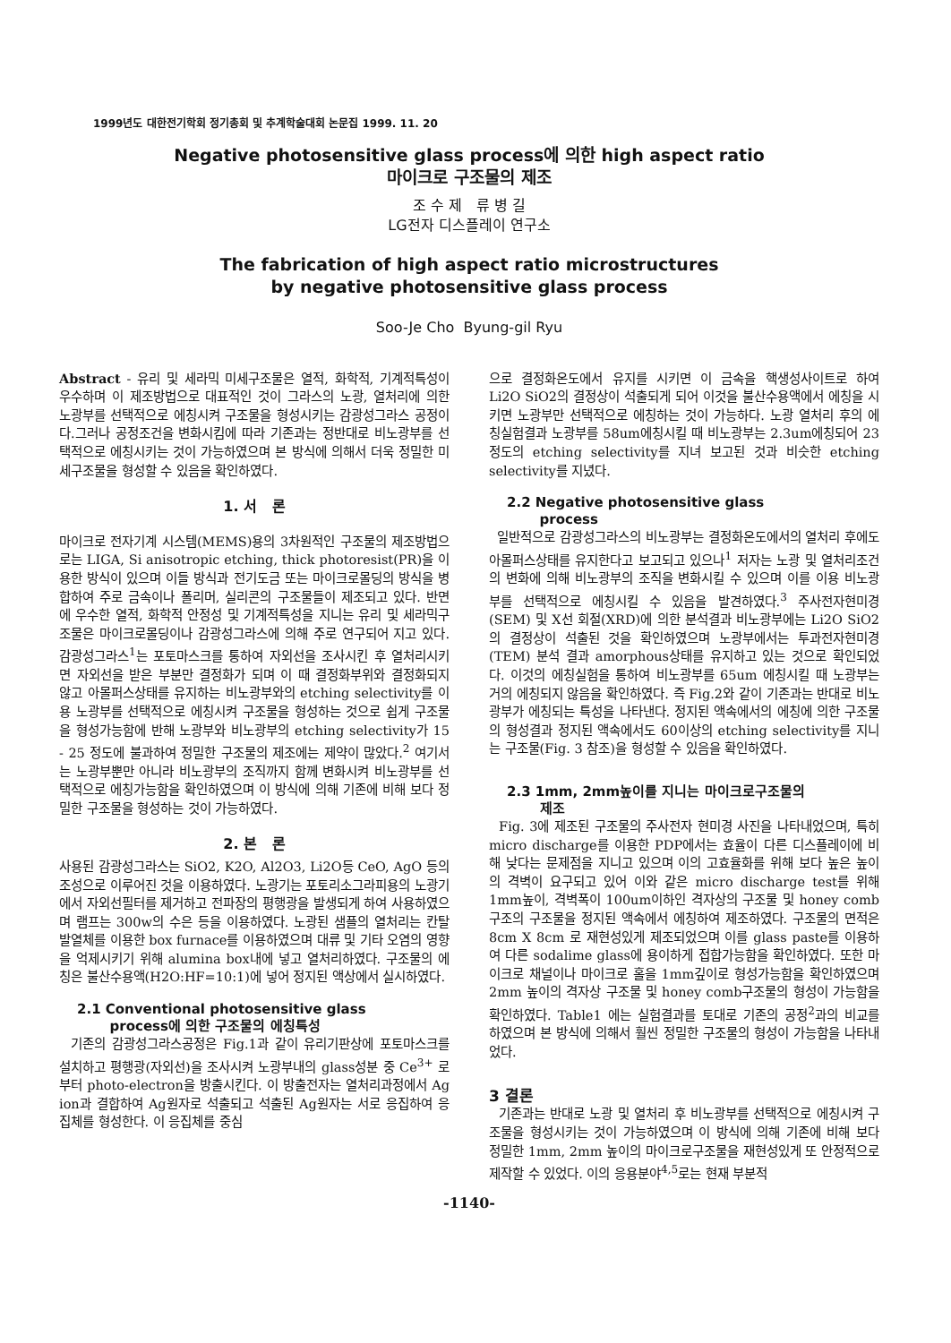1999년도 대한전기학회 정기총회 및 추계학술대회 논문집 1999. 11. 20
Negative photosensitive glass process에 의한 high aspect ratio
마이크로 구조물의 제조
조 수 제 류 병 길
LG전자 디스플레이 연구소
The fabrication of high aspect ratio microstructures
by negative photosensitive glass process
Soo-Je Cho Byung-gil Ryu
Abstract - 유리 및 세라믹 미세구조물은 열적, 화학적, 기계적특성이 우수하며 이 제조방법으로 대표적인 것이 그라스의 노광, 열처리에 의한 노광부를 선택적으로 에칭시켜 구조물을 형성시키는 감광성그라스 공정이다.그러나 공정조건을 변화시킴에 따라 기존과는 정반대로 비노광부를 선택적으로 에칭시키는 것이 가능하였으며 본 방식에 의해서 더욱 정밀한 미세구조물을 형성할 수 있음을 확인하였다.
1. 서 론
마이크로 전자기계 시스템(MEMS)용의 3차원적인 구조물의 제조방법으로는 LIGA, Si anisotropic etching, thick photoresist(PR)을 이용한 방식이 있으며 이들 방식과 전기도금 또는 마이크로몰딩의 방식을 병합하여 주로 금속이나 폴리머, 실리콘의 구조물들이 제조되고 있다. 반면에 우수한 열적, 화학적 안정성 및 기계적특성을 지니는 유리 및 세라믹구조물은 마이크로몰딩이나 감광성그라스에 의해 주로 연구되어 지고 있다. 감광성그라스<sup>1</sup>는 포토마스크를 통하여 자외선을 조사시킨 후 열처리시키면 자외선을 받은 부분만 결정화가 되며 이 때 결정화부위와 결정화되지 않고 아몰퍼스상태를 유지하는 비노광부와의 etching selectivity를 이용 노광부를 선택적으로 에칭시켜 구조물을 형성하는 것으로 쉽게 구조물을 형성가능함에 반해 노광부와 비노광부의 etching selectivity가 15 - 25 정도에 불과하여 정밀한 구조물의 제조에는 제약이 많았다.<sup>2</sup> 여기서는 노광부뿐만 아니라 비노광부의 조직까지 함께 변화시켜 비노광부를 선택적으로 에칭가능함을 확인하였으며 이 방식에 의해 기존에 비해 보다 정밀한 구조물을 형성하는 것이 가능하였다.
2. 본 론
사용된 감광성그라스는 SiO2, K2O, Al2O3, Li2O등 CeO, AgO 등의 조성으로 이루어진 것을 이용하였다. 노광기는 포토리소그라피용의 노광기에서 자외선필터를 제거하고 전파장의 평행광을 발생되게 하여 사용하였으며 램프는 300w의 수은 등을 이용하였다. 노광된 샘플의 열처리는 칸탈발열체를 이용한 box furnace를 이용하였으며 대류 및 기타 오염의 영향을 억제시키기 위해 alumina box내에 넣고 열처리하였다. 구조물의 에칭은 불산수용액(H2O:HF=10:1)에 넣어 정지된 액상에서 실시하였다.
2.1 Conventional photosensitive glass
process에 의한 구조물의 에칭특성
기존의 감광성그라스공정은 Fig.1과 같이 유리기판상에 포토마스크를 설치하고 평행광(자외선)을 조사시켜 노광부내의 glass성분 중 Ce<sup>3+</sup> 로 부터 photo-electron을 방출시킨다. 이 방출전자는 열처리과정에서 Ag ion과 결합하여 Ag원자로 석출되고 석출된 Ag원자는 서로 응집하여 응집체를 형성한다. 이 응집체를 중심
으로 결정화온도에서 유지를 시키면 이 금속을 핵생성사이트로 하여 Li2O SiO2의 결정상이 석출되게 되어 이것을 불산수용액에서 에칭을 시키면 노광부만 선택적으로 에칭하는 것이 가능하다. 노광 열처리 후의 에칭실험결과 노광부를 58um에칭시킬 때 비노광부는 2.3um에칭되어 23정도의 etching selectivity를 지녀 보고된 것과 비슷한 etching selectivity를 지녔다.
2.2 Negative photosensitive glass
process
일반적으로 감광성그라스의 비노광부는 결정화온도에서의 열처리 후에도 아몰퍼스상태를 유지한다고 보고되고 있으나<sup>1</sup> 저자는 노광 및 열처리조건의 변화에 의해 비노광부의 조직을 변화시킬 수 있으며 이를 이용 비노광부를 선택적으로 에칭시킬 수 있음을 발견하였다.<sup>3</sup> 주사전자현미경(SEM) 및 X선 회절(XRD)에 의한 분석결과 비노광부에는 Li2O SiO2의 결정상이 석출된 것을 확인하였으며 노광부에서는 투과전자현미경(TEM) 분석 결과 amorphous상태를 유지하고 있는 것으로 확인되었다. 이것의 에칭실험을 통하여 비노광부를 65um 에칭시킬 때 노광부는 거의 에칭되지 않음을 확인하였다. 즉 Fig.2와 같이 기존과는 반대로 비노광부가 에칭되는 특성을 나타낸다. 정지된 액속에서의 에칭에 의한 구조물의 형성결과 정지된 액속에서도 60이상의 etching selectivity를 지니는 구조물(Fig. 3 참조)을 형성할 수 있음을 확인하였다.
2.3 1mm, 2mm높이를 지니는 마이크로구조물의
제조
Fig. 3에 제조된 구조물의 주사전자 현미경 사진을 나타내었으며, 특히 micro discharge를 이용한 PDP에서는 효율이 다른 디스플레이에 비해 낮다는 문제점을 지니고 있으며 이의 고효율화를 위해 보다 높은 높이의 격벽이 요구되고 있어 이와 같은 micro discharge test를 위해 1mm높이, 격벽폭이 100um이하인 격자상의 구조물 및 honey comb구조의 구조물을 정지된 액속에서 에칭하여 제조하였다. 구조물의 면적은 8cm X 8cm 로 재현성있게 제조되었으며 이를 glass paste를 이용하여 다른 sodalime glass에 용이하게 접합가능함을 확인하였다. 또한 마이크로 채널이나 마이크로 홀을 1mm깊이로 형성가능함을 확인하였으며 2mm 높이의 격자상 구조물 및 honey comb구조물의 형성이 가능함을 확인하였다. Table1 에는 실험결과를 토대로 기존의 공정<sup>2</sup>과의 비교를 하였으며 본 방식에 의해서 훨씬 정밀한 구조물의 형성이 가능함을 나타내었다.
3 결론
기존과는 반대로 노광 및 열처리 후 비노광부를 선택적으로 에칭시켜 구조물을 형성시키는 것이 가능하였으며 이 방식에 의해 기존에 비해 보다 정밀한 1mm, 2mm 높이의 마이크로구조물을 재현성있게 또 안정적으로 제작할 수 있었다. 이의 응용분야<sup>4,5</sup>로는 현재 부분적
-1140-